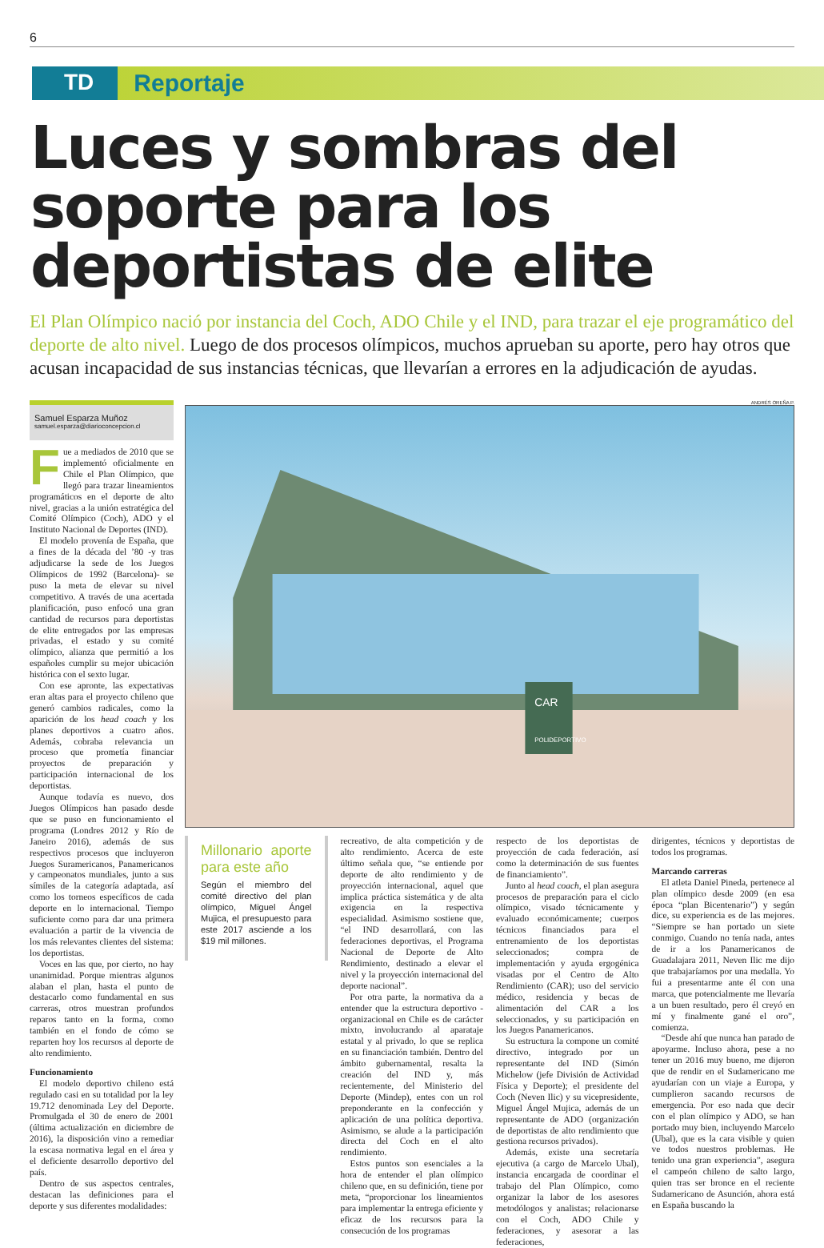6
TD
Reportaje
Luces y sombras del soporte para los deportistas de elite
El Plan Olímpico nació por instancia del Coch, ADO Chile y el IND, para trazar el eje programático del deporte de alto nivel. Luego de dos procesos olímpicos, muchos aprueban su aporte, pero hay otros que acusan incapacidad de sus instancias técnicas, que llevarían a errores en la adjudicación de ayudas.
Samuel Esparza Muñoz
samuel.esparza@diarioconcepcion.cl
Fue a mediados de 2010 que se implementó oficialmente en Chile el Plan Olímpico, que llegó para trazar lineamientos programáticos en el deporte de alto nivel, gracias a la unión estratégica del Comité Olímpico (Coch), ADO y el Instituto Nacional de Deportes (IND).
El modelo provenía de España, que a fines de la década del ’80 -y tras adjudicarse la sede de los Juegos Olímpicos de 1992 (Barcelona)- se puso la meta de elevar su nivel competitivo. A través de una acertada planificación, puso enfocó una gran cantidad de recursos para deportistas de elite entregados por las empresas privadas, el estado y su comité olímpico, alianza que permitió a los españoles cumplir su mejor ubicación histórica con el sexto lugar.
Con ese aprontе, las expectativas eran altas para el proyecto chileno que generó cambios radicales, como la aparición de los head coach y los planes deportivos a cuatro años. Además, cobraba relevancia un proceso que prometía financiar proyectos de preparación y participación internacional de los deportistas.
Aunque todavía es nuevo, dos Juegos Olímpicos han pasado desde que se puso en funcionamiento el programa (Londres 2012 y Río de Janeiro 2016), además de sus respectivos procesos que incluyeron Juegos Suramericanos, Panamericanos y campeonatos mundiales, junto a sus símiles de la categoría adaptada, así como los torneos específicos de cada deporte en lo internacional. Tiempo suficiente como para dar una primera evaluación a partir de la vivencia de los más relevantes clientes del sistema: los deportistas.
Voces en las que, por cierto, no hay unanimidad. Porque mientras algunos alaban el plan, hasta el punto de destacarlo como fundamental en sus carreras, otros muestran profundos reparos tanto en la forma, como también en el fondo de cómo se reparten hoy los recursos al deporte de alto rendimiento.
Funcionamiento
El modelo deportivo chileno está regulado casi en su totalidad por la ley 19.712 denominada Ley del Deporte. Promulgada el 30 de enero de 2001 (última actualización en diciembre de 2016), la disposición vino a remediar la escasa normativa legal en el área y el deficiente desarrollo deportivo del país.
Dentro de sus aspectos centrales, destacan las definiciones para el deporte y sus diferentes modalidades:
ANDRÉS OREÑA P.
POLIDEPORTIVO
CAR
Millonario aporte para este año
Según el miembro del comité directivo del plan olímpico, Miguel Ángel Mujica, el presupuesto para este 2017 asciende a los $19 mil millones.
recreativo, de alta competición y de alto rendimiento. Acerca de este último señala que, “se entiende por deporte de alto rendimiento y de proyección internacional, aquel que implica práctica sistemática y de alta exigencia en la respectiva especialidad. Asimismo sostiene que, “el IND desarrollará, con las federaciones deportivas, el Programa Nacional de Deporte de Alto Rendimiento, destinado a elevar el nivel y la proyección internacional del deporte nacional”.
Por otra parte, la normativa da a entender que la estructura deportivo -organizacional en Chile es de carácter mixto, involucrando al aparataje estatal y al privado, lo que se replica en su financiación también. Dentro del ámbito gubernamental, resalta la creación del IND y, más recientemente, del Ministerio del Deporte (Mindep), entes con un rol preponderante en la confección y aplicación de una política deportiva. Asimismo, se alude a la participación directa del Coch en el alto rendimiento.
Estos puntos son esenciales a la hora de entender el plan olímpico chileno que, en su definición, tiene por meta, “proporcionar los lineamientos para implementar la entrega eficiente y eficaz de los recursos para la consecución de los programas
respecto de los deportistas de proyección de cada federación, así como la determinación de sus fuentes de financiamiento”.
Junto al head coach, el plan asegura procesos de preparación para el ciclo olímpico, visado técnicamente y evaluado económicamente; cuerpos técnicos financiados para el entrenamiento de los deportistas seleccionados; compra de implementación y ayuda ergogénica visadas por el Centro de Alto Rendimiento (CAR); uso del servicio médico, residencia y becas de alimentación del CAR a los seleccionados, y su participación en los Juegos Panamericanos.
Su estructura la compone un comité directivo, integrado por un representante del IND (Simón Michelow (jefe División de Actividad Física y Deporte); el presidente del Coch (Neven Ilic) y su vicepresidente, Miguel Ángel Mujica, además de un representante de ADO (organización de deportistas de alto rendimiento que gestiona recursos privados).
Además, existe una secretaría ejecutiva (a cargo de Marcelo Ubal), instancia encargada de coordinar el trabajo del Plan Olímpico, como organizar la labor de los asesores metodólogos y analistas; relacionarse con el Coch, ADO Chile y federaciones, y asesorar a las federaciones,
dirigentes, técnicos y deportistas de todos los programas.
Marcando carreras
El atleta Daniel Pineda, pertenece al plan olímpico desde 2009 (en esa época “plan Bicentenario”) y según dice, su experiencia es de las mejores. “Siempre se han portado un siete conmigo. Cuando no tenía nada, antes de ir a los Panamericanos de Guadalajara 2011, Neven Ilic me dijo que trabajaríamos por una medalla. Yo fui a presentarme ante él con una marca, que potencialmente me llevaría a un buen resultado, pero él creyó en mí y finalmente gané el oro”, comienza.
“Desde ahí que nunca han parado de apoyarme. Incluso ahora, pese a no tener un 2016 muy bueno, me dijeron que de rendir en el Sudamericano me ayudarían con un viaje a Europa, y cumplieron sacando recursos de emergencia. Por eso nada que decir con el plan olímpico y ADO, se han portado muy bien, incluyendo Marcelo (Ubal), que es la cara visible y quien ve todos nuestros problemas. He tenido una gran experiencia”, asegura el campeón chileno de salto largo, quien tras ser bronce en el reciente Sudamericano de Asunción, ahora está en España buscando la